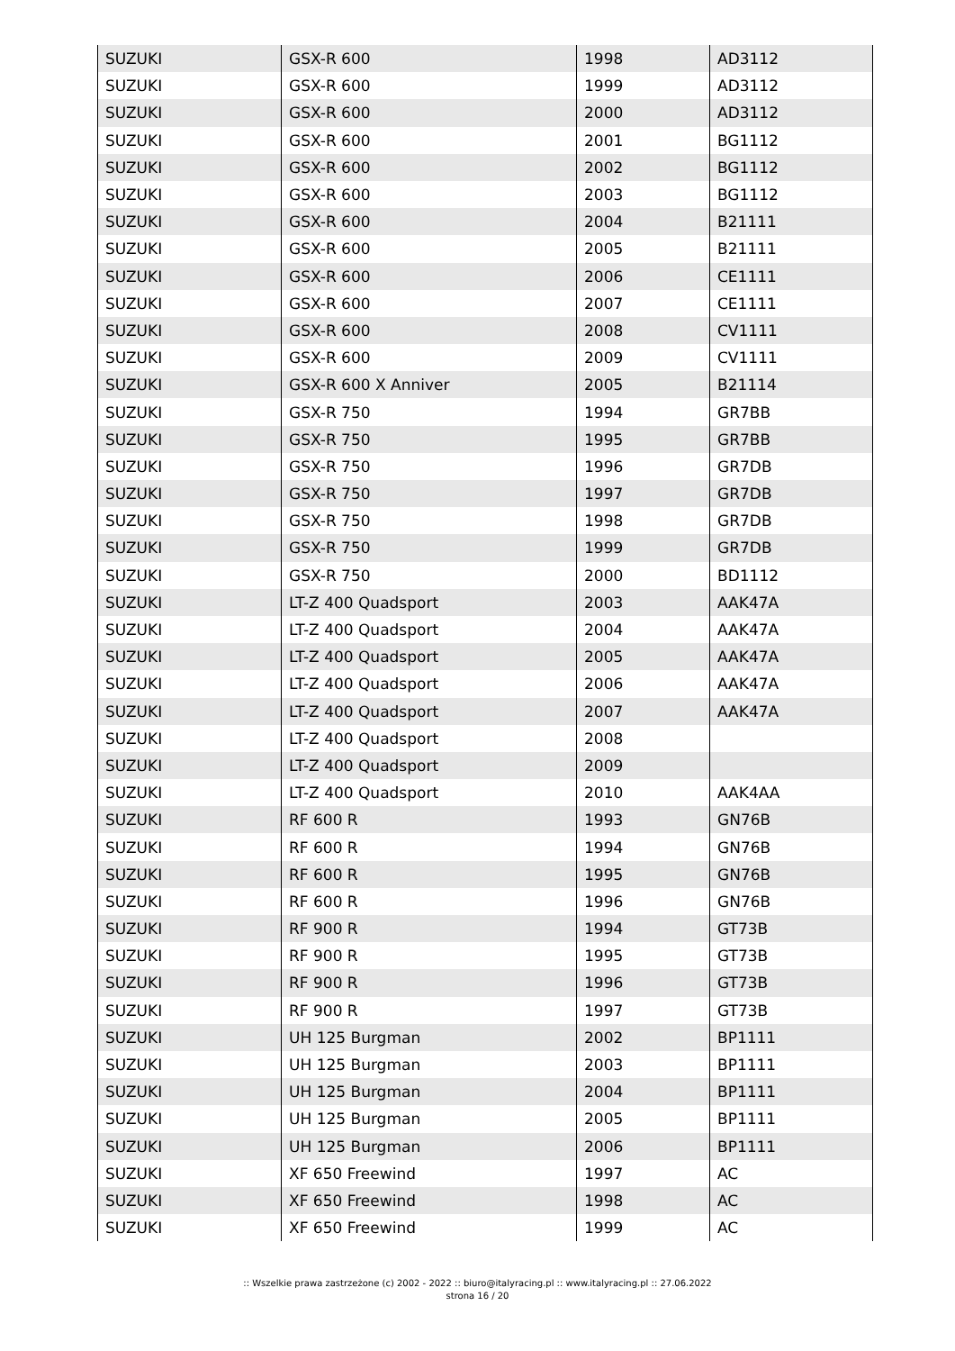| SUZUKI | GSX-R 600 | 1998 | AD3112 |
| SUZUKI | GSX-R 600 | 1999 | AD3112 |
| SUZUKI | GSX-R 600 | 2000 | AD3112 |
| SUZUKI | GSX-R 600 | 2001 | BG1112 |
| SUZUKI | GSX-R 600 | 2002 | BG1112 |
| SUZUKI | GSX-R 600 | 2003 | BG1112 |
| SUZUKI | GSX-R 600 | 2004 | B21111 |
| SUZUKI | GSX-R 600 | 2005 | B21111 |
| SUZUKI | GSX-R 600 | 2006 | CE1111 |
| SUZUKI | GSX-R 600 | 2007 | CE1111 |
| SUZUKI | GSX-R 600 | 2008 | CV1111 |
| SUZUKI | GSX-R 600 | 2009 | CV1111 |
| SUZUKI | GSX-R 600 X Anniver | 2005 | B21114 |
| SUZUKI | GSX-R 750 | 1994 | GR7BB |
| SUZUKI | GSX-R 750 | 1995 | GR7BB |
| SUZUKI | GSX-R 750 | 1996 | GR7DB |
| SUZUKI | GSX-R 750 | 1997 | GR7DB |
| SUZUKI | GSX-R 750 | 1998 | GR7DB |
| SUZUKI | GSX-R 750 | 1999 | GR7DB |
| SUZUKI | GSX-R 750 | 2000 | BD1112 |
| SUZUKI | LT-Z 400 Quadsport | 2003 | AAK47A |
| SUZUKI | LT-Z 400 Quadsport | 2004 | AAK47A |
| SUZUKI | LT-Z 400 Quadsport | 2005 | AAK47A |
| SUZUKI | LT-Z 400 Quadsport | 2006 | AAK47A |
| SUZUKI | LT-Z 400 Quadsport | 2007 | AAK47A |
| SUZUKI | LT-Z 400 Quadsport | 2008 | |
| SUZUKI | LT-Z 400 Quadsport | 2009 | |
| SUZUKI | LT-Z 400 Quadsport | 2010 | AAK4AA |
| SUZUKI | RF 600 R | 1993 | GN76B |
| SUZUKI | RF 600 R | 1994 | GN76B |
| SUZUKI | RF 600 R | 1995 | GN76B |
| SUZUKI | RF 600 R | 1996 | GN76B |
| SUZUKI | RF 900 R | 1994 | GT73B |
| SUZUKI | RF 900 R | 1995 | GT73B |
| SUZUKI | RF 900 R | 1996 | GT73B |
| SUZUKI | RF 900 R | 1997 | GT73B |
| SUZUKI | UH 125 Burgman | 2002 | BP1111 |
| SUZUKI | UH 125 Burgman | 2003 | BP1111 |
| SUZUKI | UH 125 Burgman | 2004 | BP1111 |
| SUZUKI | UH 125 Burgman | 2005 | BP1111 |
| SUZUKI | UH 125 Burgman | 2006 | BP1111 |
| SUZUKI | XF 650 Freewind | 1997 | AC |
| SUZUKI | XF 650 Freewind | 1998 | AC |
| SUZUKI | XF 650 Freewind | 1999 | AC |
:: Wszelkie prawa zastrzeżone (c) 2002 - 2022 :: biuro@italyracing.pl :: www.italyracing.pl :: 27.06.2022
strona 16 / 20